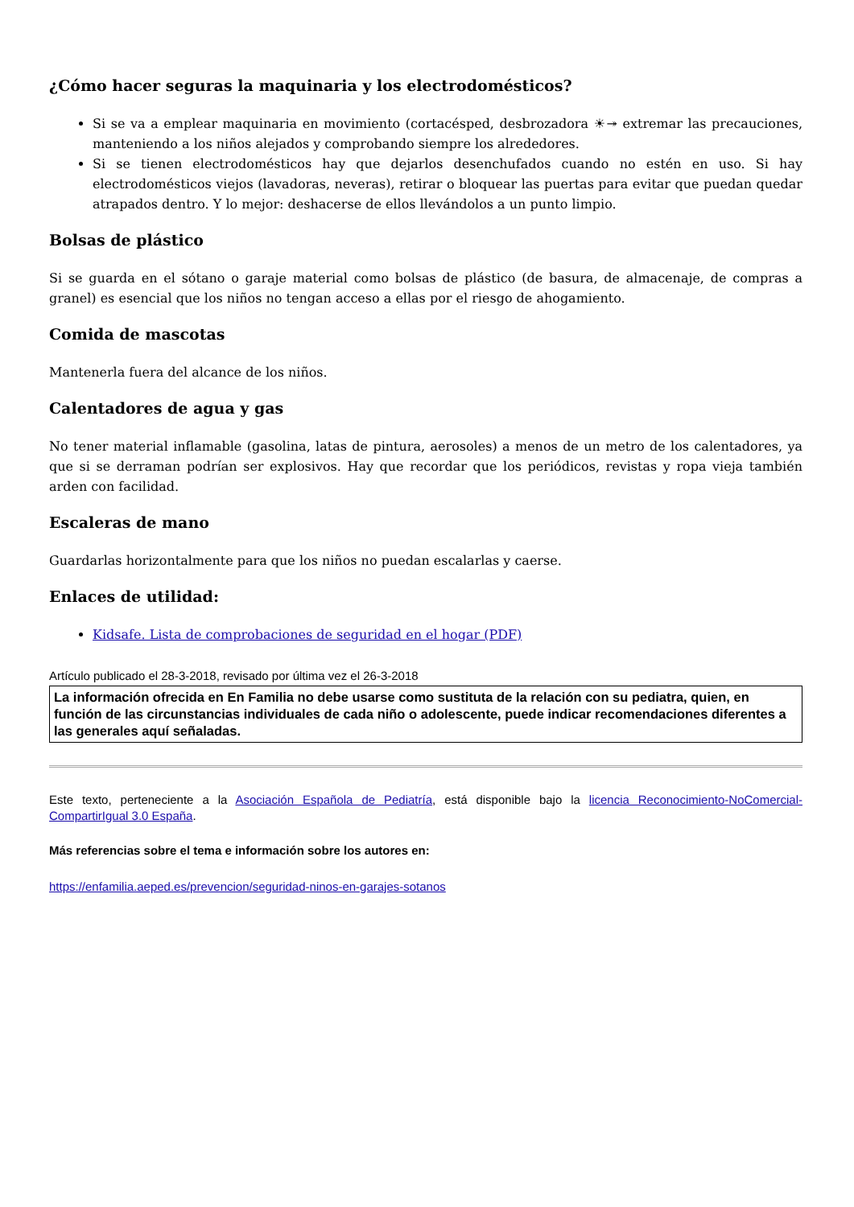¿Cómo hacer seguras la maquinaria y los electrodomésticos?
Si se va a emplear maquinaria en movimiento (cortacésped, desbrozadora ☀↠ extremar las precauciones, manteniendo a los niños alejados y comprobando siempre los alrededores.
Si se tienen electrodomésticos hay que dejarlos desenchufados cuando no estén en uso. Si hay electrodomésticos viejos (lavadoras, neveras), retirar o bloquear las puertas para evitar que puedan quedar atrapados dentro. Y lo mejor: deshacerse de ellos llevándolos a un punto limpio.
Bolsas de plástico
Si se guarda en el sótano o garaje material como bolsas de plástico (de basura, de almacenaje, de compras a granel) es esencial que los niños no tengan acceso a ellas por el riesgo de ahogamiento.
Comida de mascotas
Mantenerla fuera del alcance de los niños.
Calentadores de agua y gas
No tener material inflamable (gasolina, latas de pintura, aerosoles) a menos de un metro de los calentadores, ya que si se derraman podrían ser explosivos. Hay que recordar que los periódicos, revistas y ropa vieja también arden con facilidad.
Escaleras de mano
Guardarlas horizontalmente para que los niños no puedan escalarlas y caerse.
Enlaces de utilidad:
Kidsafe. Lista de comprobaciones de seguridad en el hogar (PDF)
Artículo publicado el 28-3-2018, revisado por última vez el 26-3-2018
La información ofrecida en En Familia no debe usarse como sustituta de la relación con su pediatra, quien, en función de las circunstancias individuales de cada niño o adolescente, puede indicar recomendaciones diferentes a las generales aquí señaladas.
Este texto, perteneciente a la Asociación Española de Pediatría, está disponible bajo la licencia Reconocimiento-NoComercial-CompartirIgual 3.0 España.
Más referencias sobre el tema e información sobre los autores en:
https://enfamilia.aeped.es/prevencion/seguridad-ninos-en-garajes-sotanos